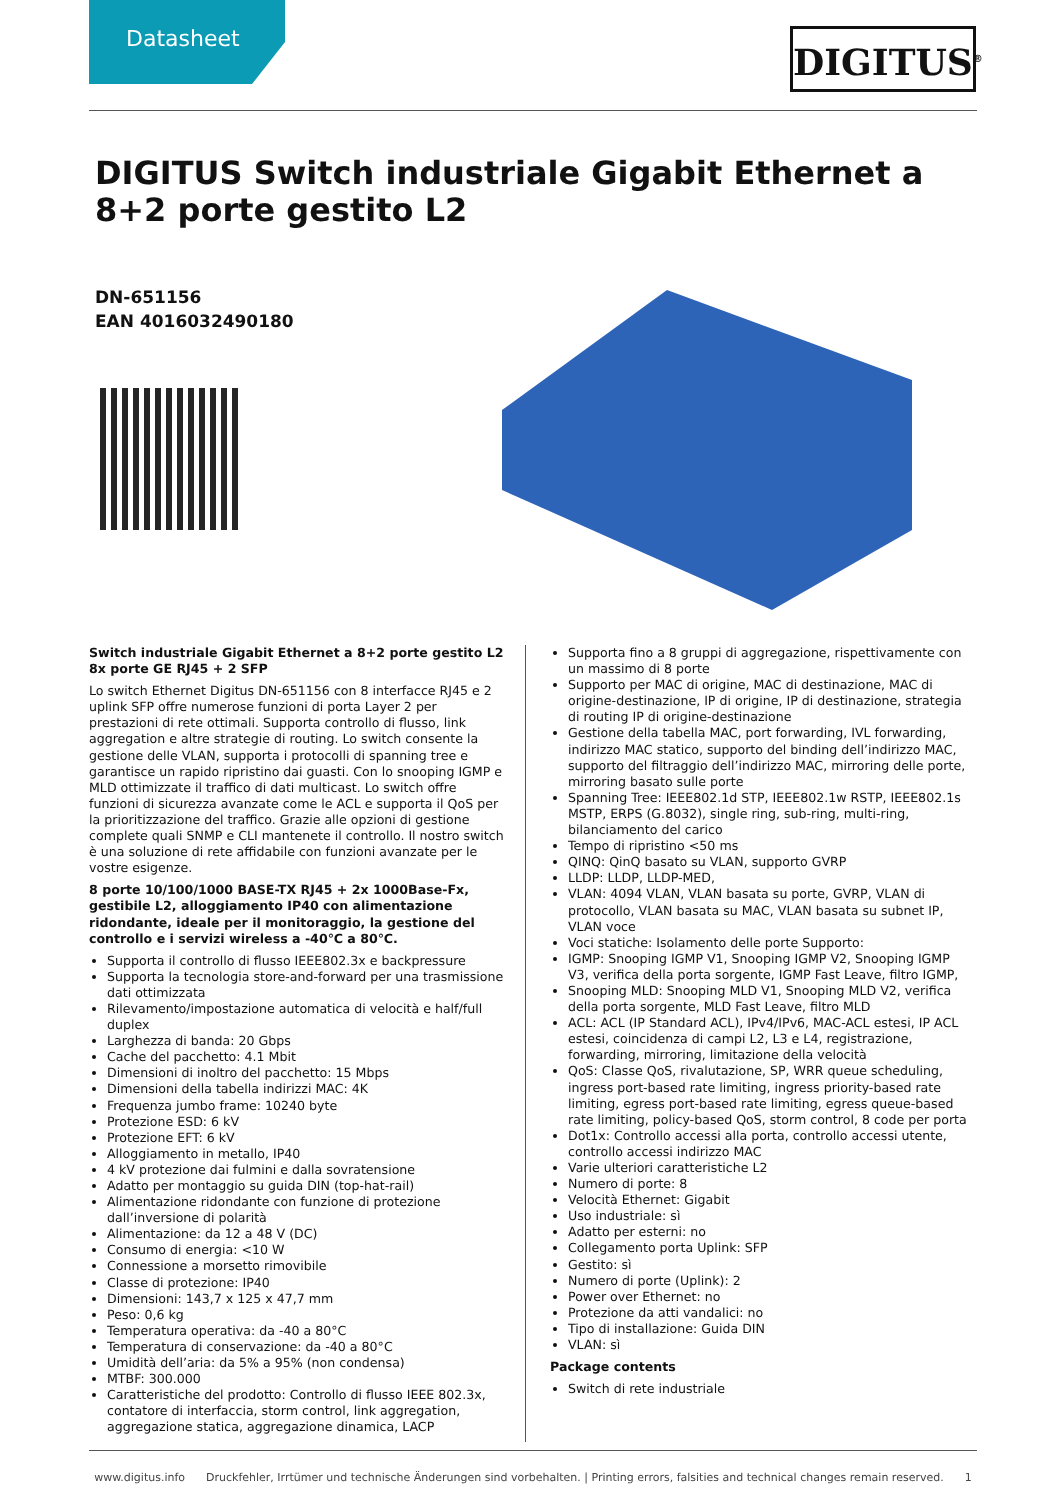Datasheet DIGITUS<sup>®</sup>
DIGITUS Switch industriale Gigabit Ethernet a 8+2 porte gestito L2
DN-651156
EAN 4016032490180
Switch industriale Gigabit Ethernet a 8+2 porte gestito L2 8x porte GE RJ45 + 2 SFP
Lo switch Ethernet Digitus DN-651156 con 8 interfacce RJ45 e 2 uplink SFP offre numerose funzioni di porta Layer 2 per prestazioni di rete ottimali. Supporta controllo di flusso, link aggregation e altre strategie di routing. Lo switch consente la gestione delle VLAN, supporta i protocolli di spanning tree e garantisce un rapido ripristino dai guasti. Con lo snooping IGMP e MLD ottimizzate il traffico di dati multicast. Lo switch offre funzioni di sicurezza avanzate come le ACL e supporta il QoS per la prioritizzazione del traffico. Grazie alle opzioni di gestione complete quali SNMP e CLI mantenete il controllo. Il nostro switch è una soluzione di rete affidabile con funzioni avanzate per le vostre esigenze.
8 porte 10/100/1000 BASE-TX RJ45 + 2x 1000Base-Fx, gestibile L2, alloggiamento IP40 con alimentazione ridondante, ideale per il monitoraggio, la gestione del controllo e i servizi wireless a -40℃ a 80℃.
Supporta il controllo di flusso IEEE802.3x e backpressure
Supporta la tecnologia store-and-forward per una trasmissione dati ottimizzata
Rilevamento/impostazione automatica di velocità e half/full duplex
Larghezza di banda: 20 Gbps
Cache del pacchetto: 4.1 Mbit
Dimensioni di inoltro del pacchetto: 15 Mbps
Dimensioni della tabella indirizzi MAC: 4K
Frequenza jumbo frame: 10240 byte
Protezione ESD: 6 kV
Protezione EFT: 6 kV
Alloggiamento in metallo, IP40
4 kV protezione dai fulmini e dalla sovratensione
Adatto per montaggio su guida DIN (top-hat-rail)
Alimentazione ridondante con funzione di protezione dall’inversione di polarità
Alimentazione: da 12 a 48 V (DC)
Consumo di energia: <10 W
Connessione a morsetto rimovibile
Classe di protezione: IP40
Dimensioni: 143,7 x 125 x 47,7 mm
Peso: 0,6 kg
Temperatura operativa: da -40 a 80°C
Temperatura di conservazione: da -40 a 80°C
Umidità dell’aria: da 5% a 95% (non condensa)
MTBF: 300.000
Caratteristiche del prodotto: Controllo di flusso IEEE 802.3x, contatore di interfaccia, storm control, link aggregation, aggregazione statica, aggregazione dinamica, LACP
Supporta fino a 8 gruppi di aggregazione, rispettivamente con un massimo di 8 porte
Supporto per MAC di origine, MAC di destinazione, MAC di origine-destinazione, IP di origine, IP di destinazione, strategia di routing IP di origine-destinazione
Gestione della tabella MAC, port forwarding, IVL forwarding, indirizzo MAC statico, supporto del binding dell’indirizzo MAC, supporto del filtraggio dell’indirizzo MAC, mirroring delle porte, mirroring basato sulle porte
Spanning Tree: IEEE802.1d STP, IEEE802.1w RSTP, IEEE802.1s MSTP, ERPS (G.8032), single ring, sub-ring, multi-ring, bilanciamento del carico
Tempo di ripristino <50 ms
QINQ: QinQ basato su VLAN, supporto GVRP
LLDP: LLDP, LLDP-MED,
VLAN: 4094 VLAN, VLAN basata su porte, GVRP, VLAN di protocollo, VLAN basata su MAC, VLAN basata su subnet IP, VLAN voce
Voci statiche: Isolamento delle porte Supporto:
IGMP: Snooping IGMP V1, Snooping IGMP V2, Snooping IGMP V3, verifica della porta sorgente, IGMP Fast Leave, filtro IGMP,
Snooping MLD: Snooping MLD V1, Snooping MLD V2, verifica della porta sorgente, MLD Fast Leave, filtro MLD
ACL: ACL (IP Standard ACL), IPv4/IPv6, MAC-ACL estesi, IP ACL estesi, coincidenza di campi L2, L3 e L4, registrazione, forwarding, mirroring, limitazione della velocità
QoS: Classe QoS, rivalutazione, SP, WRR queue scheduling, ingress port-based rate limiting, ingress priority-based rate limiting, egress port-based rate limiting, egress queue-based rate limiting, policy-based QoS, storm control, 8 code per porta
Dot1x: Controllo accessi alla porta, controllo accessi utente, controllo accessi indirizzo MAC
Varie ulteriori caratteristiche L2
Numero di porte: 8
Velocità Ethernet: Gigabit
Uso industriale: sì
Adatto per esterni: no
Collegamento porta Uplink: SFP
Gestito: sì
Numero di porte (Uplink): 2
Power over Ethernet: no
Protezione da atti vandalici: no
Tipo di installazione: Guida DIN
VLAN: sì
Package contents
Switch di rete industriale
www.digitus.info Druckfehler, Irrtümer und technische Änderungen sind vorbehalten. | Printing errors, falsities and technical changes remain reserved. 1